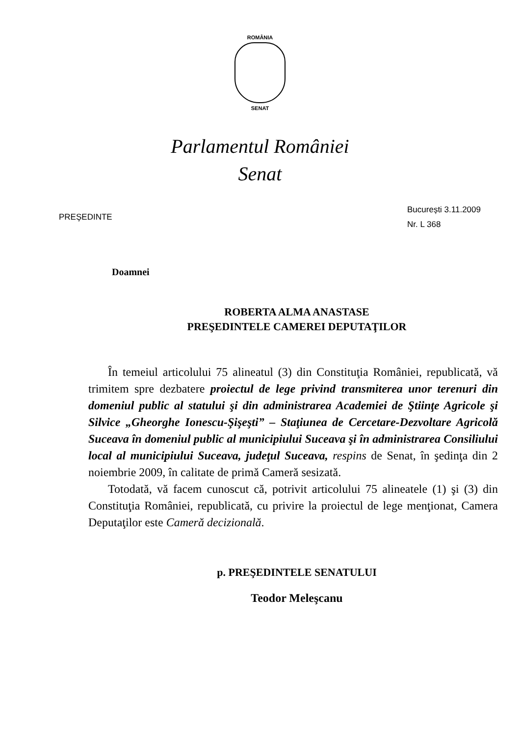ROMÂNIA
SENAT
Parlamentul României
Senat
PREŞEDINTE
București 3.11.2009
Nr. L 368
Doamnei
ROBERTA ALMA ANASTASE
PREŞEDINTELE CAMEREI DEPUTAŢILOR
În temeiul articolului 75 alineatul (3) din Constituţia României, republicată, vă trimitem spre dezbatere proiectul de lege privind transmiterea unor terenuri din domeniul public al statului şi din administrarea Academiei de Ştiinţe Agricole şi Silvice „Gheorghe Ionescu-Şişeşti” – Staţiunea de Cercetare-Dezvoltare Agricolă Suceava în domeniul public al municipiului Suceava şi în administrarea Consiliului local al municipiului Suceava, judeţul Suceava, respins de Senat, în şedinţa din 2 noiembrie 2009, în calitate de primă Cameră sesizată.
Totodată, vă facem cunoscut că, potrivit articolului 75 alineatele (1) şi (3) din Constituţia României, republicată, cu privire la proiectul de lege menţionat, Camera Deputaţilor este Cameră decizională.
p. PREŞEDINTELE SENATULUI
Teodor Meleşcanu